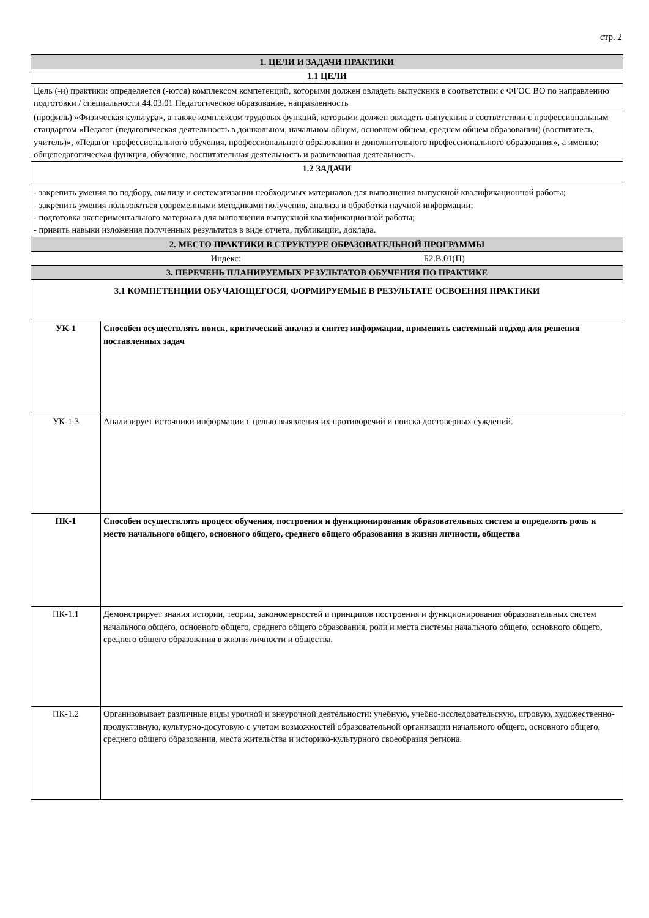стр. 2
| 1. ЦЕЛИ И ЗАДАЧИ ПРАКТИКИ | | |
| 1.1 ЦЕЛИ | | |
| Цель (-и) практики: определяется (-ются) комплексом компетенций, которыми должен овладеть выпускник в соответствии с ФГОС ВО по направлению подготовки / специальности 44.03.01 Педагогическое образование, направленность | | |
| (профиль) «Физическая культура», а также комплексом трудовых функций, которыми должен овладеть выпускник в соответствии с профессиональным стандартом «Педагог (педагогическая деятельность в дошкольном, начальном общем, основном общем, среднем общем образовании) (воспитатель, учитель)», «Педагог профессионального обучения, профессионального образования и дополнительного профессионального образования», а именно: общепедагогическая функция, обучение, воспитательная деятельность и развивающая деятельность. | | |
| 1.2 ЗАДАЧИ | | |
| - закрепить умения по подбору, анализу и систематизации необходимых материалов для выполнения выпускной квалификационной работы; - закрепить умения пользоваться современными методиками получения, анализа и обработки научной информации; - подготовка экспериментального материала для выполнения выпускной квалификационной работы; - привить навыки изложения полученных результатов в виде отчета, публикации, доклада. | | |
| 2. МЕСТО ПРАКТИКИ В СТРУКТУРЕ ОБРАЗОВАТЕЛЬНОЙ ПРОГРАММЫ | | |
| Индекс: | | Б2.В.01(П) |
| 3. ПЕРЕЧЕНЬ ПЛАНИРУЕМЫХ РЕЗУЛЬТАТОВ ОБУЧЕНИЯ ПО ПРАКТИКЕ | | |
| 3.1 КОМПЕТЕНЦИИ ОБУЧАЮЩЕГОСЯ, ФОРМИРУЕМЫЕ В РЕЗУЛЬТАТЕ ОСВОЕНИЯ ПРАКТИКИ | | |
| УК-1 | Способен осуществлять поиск, критический анализ и синтез информации, применять системный подход для решения поставленных задач | |
| УК-1.3 | Анализирует источники информации с целью выявления их противоречий и поиска достоверных суждений. | |
| ПК-1 | Способен осуществлять процесс обучения, построения и функционирования образовательных систем и определять роль и место начального общего, основного общего, среднего общего образования в жизни личности, общества | |
| ПК-1.1 | Демонстрирует знания истории, теории, закономерностей и принципов построения и функционирования образовательных систем начального общего, основного общего, среднего общего образования, роли и места системы начального общего, основного общего, среднего общего образования в жизни личности и общества. | |
| ПК-1.2 | Организовывает различные виды урочной и внеурочной деятельности: учебную, учебно-исследовательскую, игровую, художественно-продуктивную, культурно-досуговую с учетом возможностей образовательной организации начального общего, основного общего, среднего общего образования, места жительства и историко-культурного своеобразия региона. | |